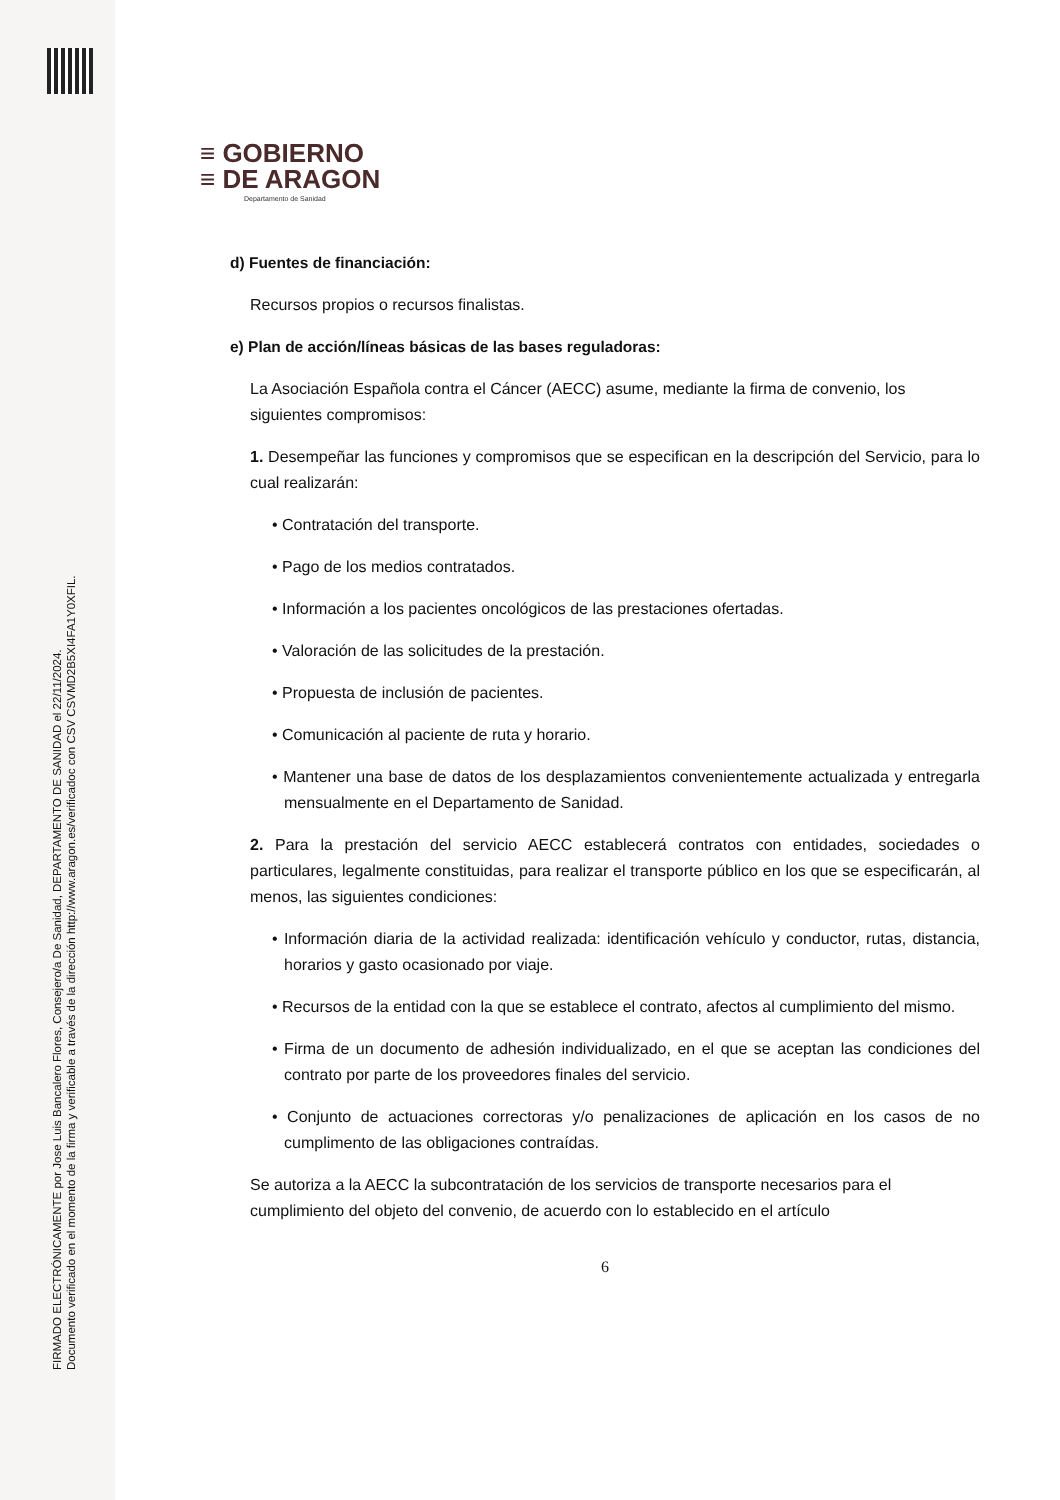FIRMADO ELECTRÓNICAMENTE por Jose Luis Bancalero Flores, Consejero/a De Sanidad, DEPARTAMENTO DE SANIDAD el 22/11/2024.
Documento verificado en el momento de la firma y verificable a través de la dirección http://www.aragon.es/verificadoc con CSV CSVMD2B5XI4FA1Y0XFIL.
≡ GOBIERNO
≡ DE ARAGON
Departamento de Sanidad
d) Fuentes de financiación:
Recursos propios o recursos finalistas.
e) Plan de acción/líneas básicas de las bases reguladoras:
La Asociación Española contra el Cáncer (AECC) asume, mediante la firma de convenio, los siguientes compromisos:
1. Desempeñar las funciones y compromisos que se especifican en la descripción del Servicio, para lo cual realizarán:
• Contratación del transporte.
• Pago de los medios contratados.
• Información a los pacientes oncológicos de las prestaciones ofertadas.
• Valoración de las solicitudes de la prestación.
• Propuesta de inclusión de pacientes.
• Comunicación al paciente de ruta y horario.
• Mantener una base de datos de los desplazamientos convenientemente actualizada y entregarla mensualmente en el Departamento de Sanidad.
2. Para la prestación del servicio AECC establecerá contratos con entidades, sociedades o particulares, legalmente constituidas, para realizar el transporte público en los que se especificarán, al menos, las siguientes condiciones:
• Información diaria de la actividad realizada: identificación vehículo y conductor, rutas, distancia, horarios y gasto ocasionado por viaje.
• Recursos de la entidad con la que se establece el contrato, afectos al cumplimiento del mismo.
• Firma de un documento de adhesión individualizado, en el que se aceptan las condiciones del contrato por parte de los proveedores finales del servicio.
• Conjunto de actuaciones correctoras y/o penalizaciones de aplicación en los casos de no cumplimento de las obligaciones contraídas.
Se autoriza a la AECC la subcontratación de los servicios de transporte necesarios para el cumplimiento del objeto del convenio, de acuerdo con lo establecido en el artículo
6